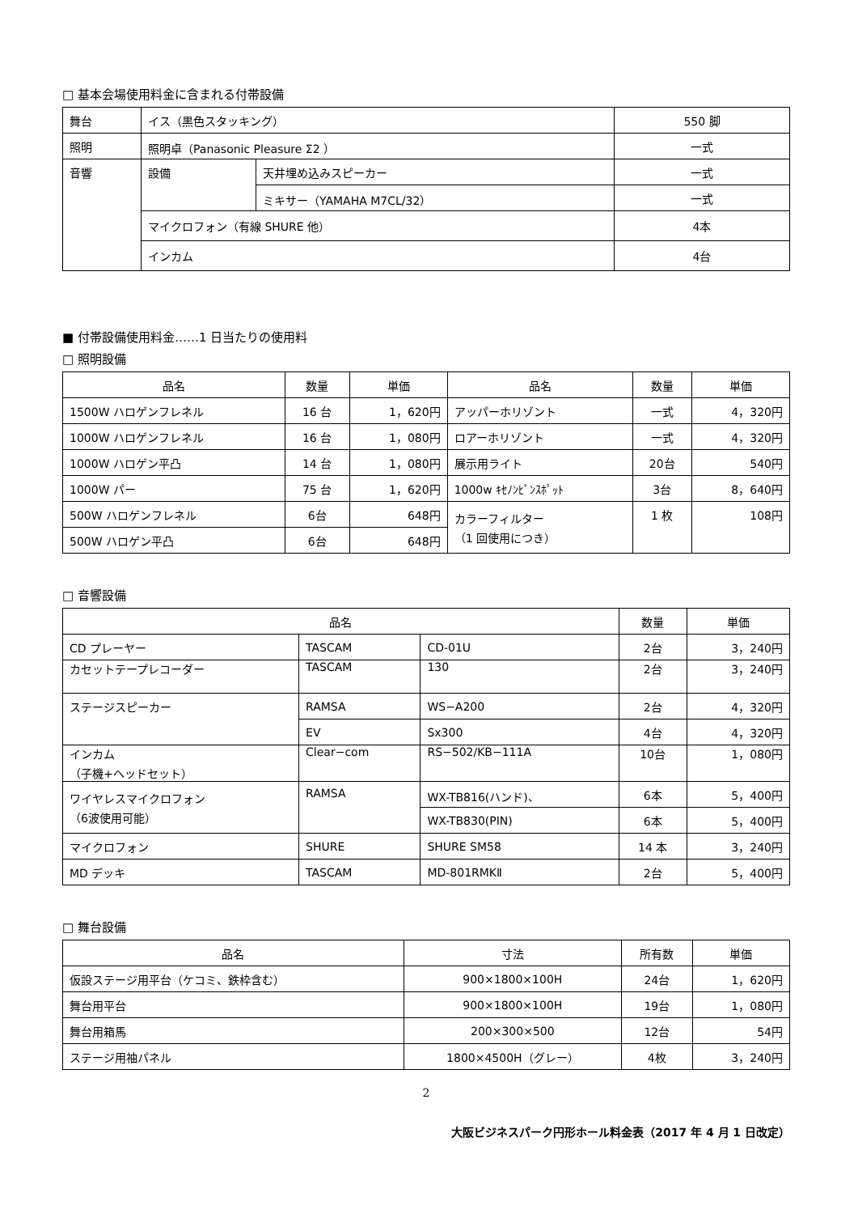□ 基本会場使用料金に含まれる付帯設備
| 舞台 | イス（黒色スタッキング） | | 550 脚 |
| 照明 | 照明卓（Panasonic Pleasure Σ2 ） | | 一式 |
| 音響 | 設備 | 天井埋め込みスピーカー | 一式 |
| | | ミキサー（YAMAHA M7CL/32） | 一式 |
| | マイクロフォン（有線 SHURE 他） | | 4本 |
| | インカム | | 4台 |
■ 付帯設備使用料金……1 日当たりの使用料
□ 照明設備
| 品名 | 数量 | 単価 | 品名 | 数量 | 単価 |
| --- | --- | --- | --- | --- | --- |
| 1500W ハロゲンフレネル | 16 台 | 1，620円 | アッパーホリゾント | 一式 | 4，320円 |
| 1000W ハロゲンフレネル | 16 台 | 1，080円 | ロアーホリゾント | 一式 | 4，320円 |
| 1000W ハロゲン平凸 | 14 台 | 1，080円 | 展示用ライト | 20台 | 540円 |
| 1000W パー | 75 台 | 1，620円 | 1000w ｷｾﾉﾝﾋﾟﾝｽﾎﾟｯﾄ | 3台 | 8，640円 |
| 500W ハロゲンフレネル | 6台 | 648円 | カラーフィルター （1 回使用につき） | 1 枚 | 108円 |
| 500W ハロゲン平凸 | 6台 | 648円 | | | |
□ 音響設備
| 品名 | | | 数量 | 単価 |
| --- | --- | --- | --- | --- |
| CD プレーヤー | TASCAM | CD-01U | 2台 | 3，240円 |
| カセットテープレコーダー | TASCAM | 130 | 2台 | 3，240円 |
| ステージスピーカー | RAMSA | WS−A200 | 2台 | 4，320円 |
| | EV | Sx300 | 4台 | 4，320円 |
| インカム （子機+ヘッドセット） | Clear−com | RS−502/KB−111A | 10台 | 1，080円 |
| ワイヤレスマイクロフォン （6波使用可能） | RAMSA | WX-TB816(ハンド)、 | 6本 | 5，400円 |
| | | WX-TB830(PIN) | 6本 | 5，400円 |
| マイクロフォン | SHURE | SHURE SM58 | 14 本 | 3，240円 |
| MD デッキ | TASCAM | MD-801RMKⅡ | 2台 | 5，400円 |
□ 舞台設備
| 品名 | 寸法 | 所有数 | 単価 |
| --- | --- | --- | --- |
| 仮設ステージ用平台（ケコミ、鉄枠含む） | 900×1800×100H | 24台 | 1，620円 |
| 舞台用平台 | 900×1800×100H | 19台 | 1，080円 |
| 舞台用箱馬 | 200×300×500 | 12台 | 54円 |
| ステージ用袖パネル | 1800×4500H（グレー） | 4枚 | 3，240円 |
2
大阪ビジネスパーク円形ホール料金表（2017 年 4 月 1 日改定）